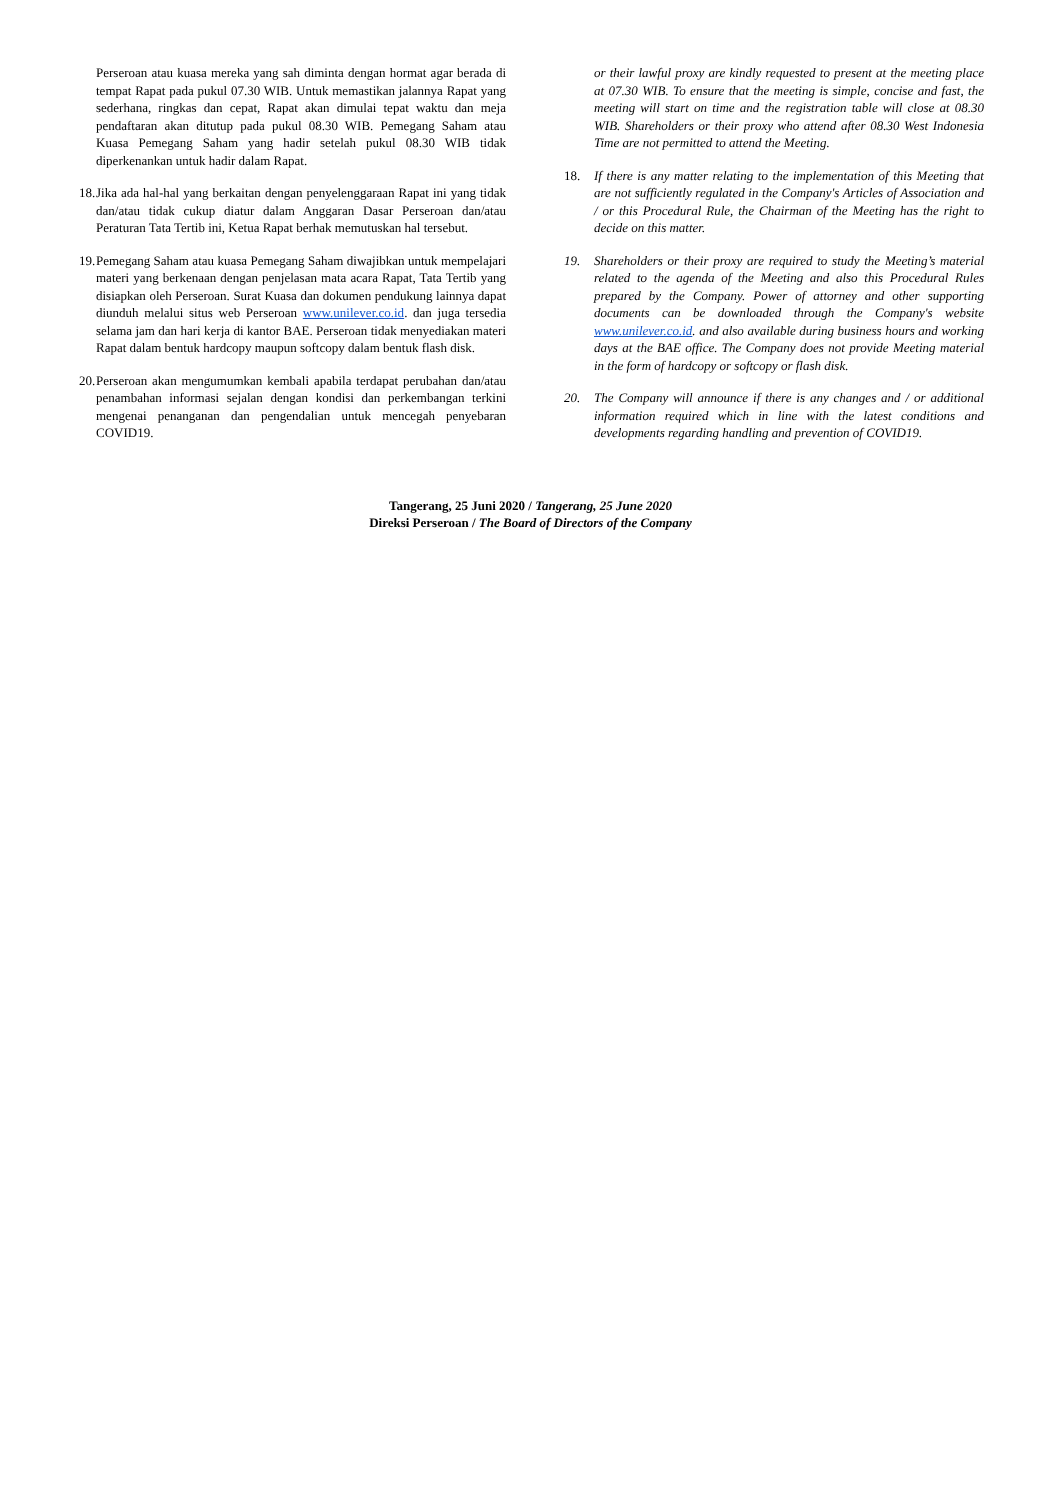Perseroan atau kuasa mereka yang sah diminta dengan hormat agar berada di tempat Rapat pada pukul 07.30 WIB. Untuk memastikan jalannya Rapat yang sederhana, ringkas dan cepat, Rapat akan dimulai tepat waktu dan meja pendaftaran akan ditutup pada pukul 08.30 WIB. Pemegang Saham atau Kuasa Pemegang Saham yang hadir setelah pukul 08.30 WIB tidak diperkenankan untuk hadir dalam Rapat.
18. Jika ada hal-hal yang berkaitan dengan penyelenggaraan Rapat ini yang tidak dan/atau tidak cukup diatur dalam Anggaran Dasar Perseroan dan/atau Peraturan Tata Tertib ini, Ketua Rapat berhak memutuskan hal tersebut.
19. Pemegang Saham atau kuasa Pemegang Saham diwajibkan untuk mempelajari materi yang berkenaan dengan penjelasan mata acara Rapat, Tata Tertib yang disiapkan oleh Perseroan. Surat Kuasa dan dokumen pendukung lainnya dapat diunduh melalui situs web Perseroan www.unilever.co.id. dan juga tersedia selama jam dan hari kerja di kantor BAE. Perseroan tidak menyediakan materi Rapat dalam bentuk hardcopy maupun softcopy dalam bentuk flash disk.
20. Perseroan akan mengumumkan kembali apabila terdapat perubahan dan/atau penambahan informasi sejalan dengan kondisi dan perkembangan terkini mengenai penanganan dan pengendalian untuk mencegah penyebaran COVID19.
or their lawful proxy are kindly requested to present at the meeting place at 07.30 WIB. To ensure that the meeting is simple, concise and fast, the meeting will start on time and the registration table will close at 08.30 WIB. Shareholders or their proxy who attend after 08.30 West Indonesia Time are not permitted to attend the Meeting.
18. If there is any matter relating to the implementation of this Meeting that are not sufficiently regulated in the Company's Articles of Association and / or this Procedural Rule, the Chairman of the Meeting has the right to decide on this matter.
19. Shareholders or their proxy are required to study the Meeting’s material related to the agenda of the Meeting and also this Procedural Rules prepared by the Company. Power of attorney and other supporting documents can be downloaded through the Company's website www.unilever.co.id. and also available during business hours and working days at the BAE office. The Company does not provide Meeting material in the form of hardcopy or softcopy or flash disk.
20. The Company will announce if there is any changes and / or additional information required which in line with the latest conditions and developments regarding handling and prevention of COVID19.
Tangerang, 25 Juni 2020 / Tangerang, 25 June 2020
Direksi Perseroan / The Board of Directors of the Company